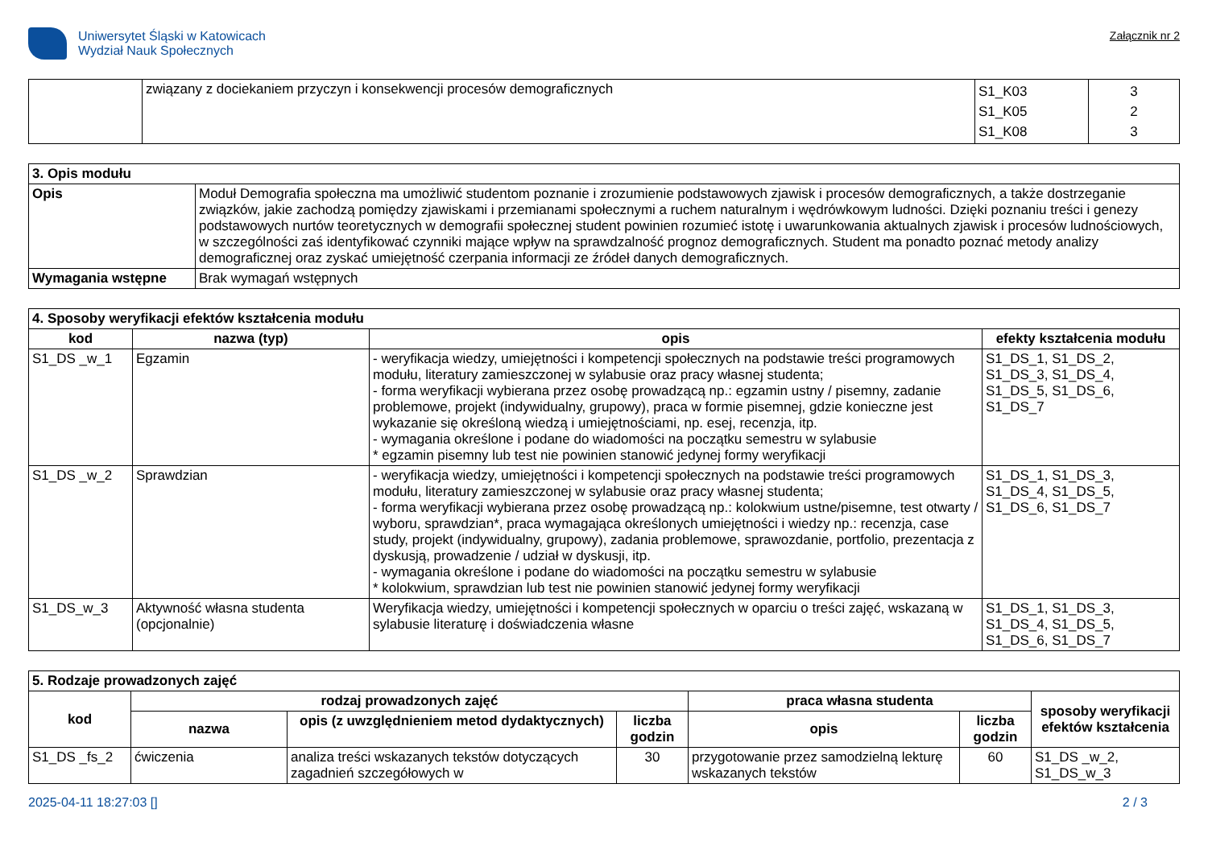Uniwersytet Śląski w Katowicach
Wydział Nauk Społecznych
Załącznik nr 2
| | związany z dociekaniem przyczyn i konsekwencji procesów demograficznych | S1_K03 S1_K05 S1_K08 | 3 2 3 |
| 3. Opis modułu | |
| Opis | Moduł Demografia społeczna ma umożliwić studentom poznanie i zrozumienie podstawowych zjawisk i procesów demograficznych, a także dostrzeganie związków, jakie zachodzą pomiędzy zjawiskami i przemianami społecznymi a ruchem naturalnym i wędrówkowym ludności. Dzięki poznaniu treści i genezy podstawowych nurtów teoretycznych w demografii społecznej student powinien rozumieć istotę i uwarunkowania aktualnych zjawisk i procesów ludnościowych, w szczególności zaś identyfikować czynniki mające wpływ na sprawdzalność prognoz demograficznych. Student ma ponadto poznać metody analizy demograficznej oraz zyskać umiejętność czerpania informacji ze źródeł danych demograficznych. |
| Wymagania wstępne | Brak wymagań wstępnych |
| 4. Sposoby weryfikacji efektów kształcenia modułu | | | |
| kod | nazwa (typ) | opis | efekty kształcenia modułu |
| S1_DS _w_1 | Egzamin | - weryfikacja wiedzy, umiejętności i kompetencji społecznych na podstawie treści programowych modułu, literatury zamieszczonej w sylabusie oraz pracy własnej studenta; - forma weryfikacji wybierana przez osobę prowadzącą np.: egzamin ustny / pisemny, zadanie problemowe, projekt (indywidualny, grupowy), praca w formie pisemnej, gdzie konieczne jest wykazanie się określoną wiedzą i umiejętnościami, np. esej, recenzja, itp. - wymagania określone i podane do wiadomości na początku semestru w sylabusie * egzamin pisemny lub test nie powinien stanowić jedynej formy weryfikacji | S1_DS_1, S1_DS_2, S1_DS_3, S1_DS_4, S1_DS_5, S1_DS_6, S1_DS_7 |
| S1_DS _w_2 | Sprawdzian | - weryfikacja wiedzy, umiejętności i kompetencji społecznych na podstawie treści programowych modułu, literatury zamieszczonej w sylabusie oraz pracy własnej studenta; - forma weryfikacji wybierana przez osobę prowadzącą np.: kolokwium ustne/pisemne, test otwarty / wyboru, sprawdzian*, praca wymagająca określonych umiejętności i wiedzy np.: recenzja, case study, projekt (indywidualny, grupowy), zadania problemowe, sprawozdanie, portfolio, prezentacja z dyskusją, prowadzenie / udział w dyskusji, itp. - wymagania określone i podane do wiadomości na początku semestru w sylabusie * kolokwium, sprawdzian lub test nie powinien stanowić jedynej formy weryfikacji | S1_DS_1, S1_DS_3, S1_DS_4, S1_DS_5, S1_DS_6, S1_DS_7 |
| S1_DS_w_3 | Aktywność własna studenta (opcjonalnie) | Weryfikacja wiedzy, umiejętności i kompetencji społecznych w oparciu o treści zajęć, wskazaną w sylabusie literaturę i doświadczenia własne | S1_DS_1, S1_DS_3, S1_DS_4, S1_DS_5, S1_DS_6, S1_DS_7 |
| 5. Rodzaje prowadzonych zajęć | | | | | | |
| kod | rodzaj prowadzonych zajęć | | | praca własna studenta | | sposoby weryfikacji efektów kształcenia |
| | nazwa | opis (z uwzględnieniem metod dydaktycznych) | liczba godzin | opis | liczba godzin | |
| S1_DS _fs_2 | ćwiczenia | analiza treści wskazanych tekstów dotyczących zagadnień szczegółowych w | 30 | przygotowanie przez samodzielną lekturę wskazanych tekstów | 60 | S1_DS _w_2, S1_DS_w_3 |
2025-04-11 18:27:03 [] 2 / 3